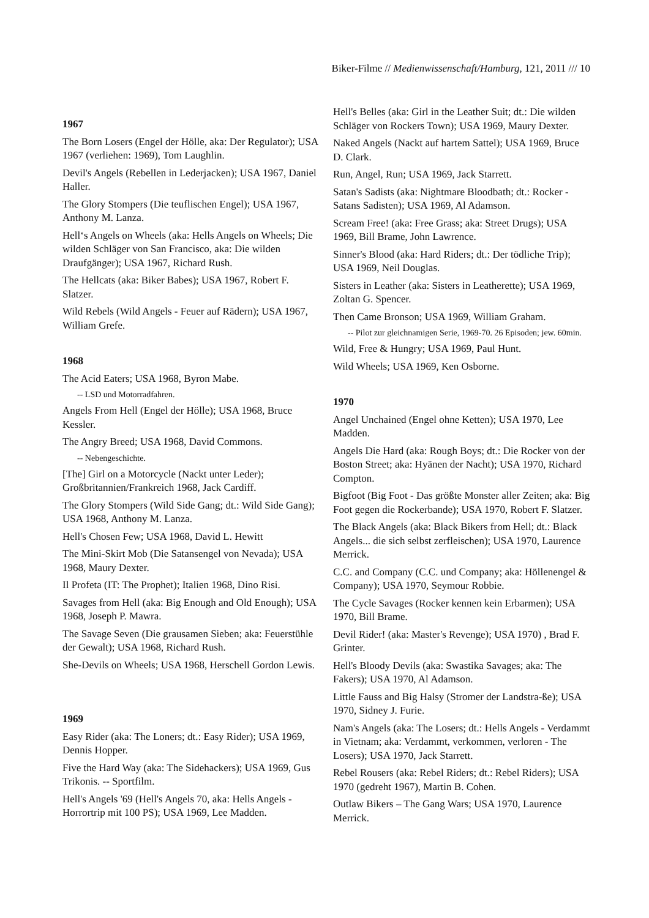Biker-Filme // Medienwissenschaft/Hamburg, 121, 2011 /// 10
1967
The Born Losers (Engel der Hölle, aka: Der Regulator); USA 1967 (verliehen: 1969), Tom Laughlin.
Devil's Angels (Rebellen in Lederjacken); USA 1967, Daniel Haller.
The Glory Stompers (Die teuflischen Engel); USA 1967, Anthony M. Lanza.
Hell‘s Angels on Wheels (aka: Hells Angels on Wheels; Die wilden Schläger von San Francisco, aka: Die wilden Draufgänger); USA 1967, Richard Rush.
The Hellcats (aka: Biker Babes); USA 1967, Robert F. Slatzer.
Wild Rebels (Wild Angels - Feuer auf Rädern); USA 1967, William Grefe.
1968
The Acid Eaters; USA 1968, Byron Mabe.
-- LSD und Motorradfahren.
Angels From Hell (Engel der Hölle); USA 1968, Bruce Kessler.
The Angry Breed; USA 1968, David Commons.
-- Nebengeschichte.
[The] Girl on a Motorcycle (Nackt unter Leder); Großbritannien/Frankreich 1968, Jack Cardiff.
The Glory Stompers (Wild Side Gang; dt.: Wild Side Gang); USA 1968, Anthony M. Lanza.
Hell's Chosen Few; USA 1968, David L. Hewitt
The Mini-Skirt Mob (Die Satansengel von Nevada); USA 1968, Maury Dexter.
Il Profeta (IT: The Prophet); Italien 1968, Dino Risi.
Savages from Hell (aka: Big Enough and Old Enough); USA 1968, Joseph P. Mawra.
The Savage Seven (Die grausamen Sieben; aka: Feuerstühle der Gewalt); USA 1968, Richard Rush.
She-Devils on Wheels; USA 1968, Herschell Gordon Lewis.
1969
Easy Rider (aka: The Loners; dt.: Easy Rider); USA 1969, Dennis Hopper.
Five the Hard Way (aka: The Sidehackers); USA 1969, Gus Trikonis. -- Sportfilm.
Hell's Angels '69 (Hell's Angels 70, aka: Hells Angels - Horrortrip mit 100 PS); USA 1969, Lee Madden.
Hell's Belles (aka: Girl in the Leather Suit; dt.: Die wilden Schläger von Rockers Town); USA 1969, Maury Dexter.
Naked Angels (Nackt auf hartem Sattel); USA 1969, Bruce D. Clark.
Run, Angel, Run; USA 1969, Jack Starrett.
Satan's Sadists (aka: Nightmare Bloodbath; dt.: Rocker - Satans Sadisten); USA 1969, Al Adamson.
Scream Free! (aka: Free Grass; aka: Street Drugs); USA 1969, Bill Brame, John Lawrence.
Sinner's Blood (aka: Hard Riders; dt.: Der tödliche Trip); USA 1969, Neil Douglas.
Sisters in Leather (aka: Sisters in Leatherette); USA 1969, Zoltan G. Spencer.
Then Came Bronson; USA 1969, William Graham.
-- Pilot zur gleichnamigen Serie, 1969-70. 26 Episoden; jew. 60min.
Wild, Free & Hungry; USA 1969, Paul Hunt.
Wild Wheels; USA 1969, Ken Osborne.
1970
Angel Unchained (Engel ohne Ketten); USA 1970, Lee Madden.
Angels Die Hard (aka: Rough Boys; dt.: Die Rocker von der Boston Street; aka: Hyänen der Nacht); USA 1970, Richard Compton.
Bigfoot (Big Foot - Das größte Monster aller Zeiten; aka: Big Foot gegen die Rockerbande); USA 1970, Robert F. Slatzer.
The Black Angels (aka: Black Bikers from Hell; dt.: Black Angels... die sich selbst zerfleischen); USA 1970, Laurence Merrick.
C.C. and Company (C.C. und Company; aka: Höllenengel & Company); USA 1970, Seymour Robbie.
The Cycle Savages (Rocker kennen kein Erbarmen); USA 1970, Bill Brame.
Devil Rider! (aka: Master's Revenge); USA 1970) , Brad F. Grinter.
Hell's Bloody Devils (aka: Swastika Savages; aka: The Fakers); USA 1970, Al Adamson.
Little Fauss and Big Halsy (Stromer der Landstra-ße); USA 1970, Sidney J. Furie.
Nam's Angels (aka: The Losers; dt.: Hells Angels - Verdammt in Vietnam; aka: Verdammt, verkommen, verloren - The Losers); USA 1970, Jack Starrett.
Rebel Rousers (aka: Rebel Riders; dt.: Rebel Riders); USA 1970 (gedreht 1967), Martin B. Cohen.
Outlaw Bikers – The Gang Wars; USA 1970, Laurence Merrick.